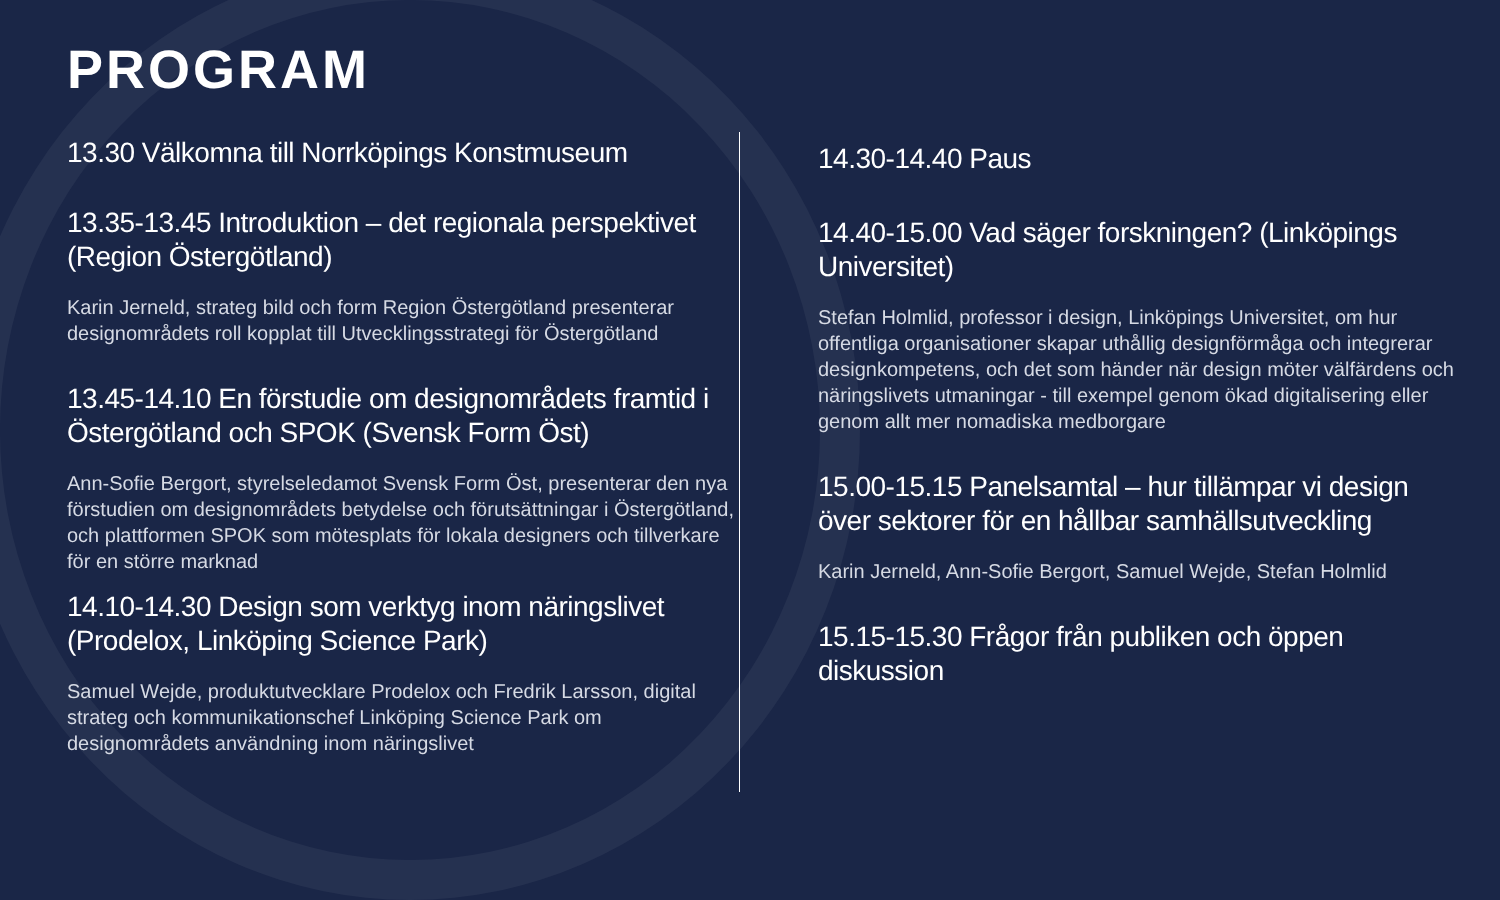PROGRAM
13.30 Välkomna till Norrköpings Konstmuseum
13.35-13.45 Introduktion – det regionala perspektivet (Region Östergötland)
Karin Jerneld, strateg bild och form Region Östergötland presenterar designområdets roll kopplat till Utvecklingsstrategi för Östergötland
13.45-14.10 En förstudie om designområdets framtid i Östergötland och SPOK (Svensk Form Öst)
Ann-Sofie Bergort, styrelseledamot Svensk Form Öst, presenterar den nya förstudien om designområdets betydelse och förutsättningar i Östergötland, och plattformen SPOK som mötesplats för lokala designers och tillverkare för en större marknad
14.10-14.30 Design som verktyg inom näringslivet (Prodelox, Linköping Science Park)
Samuel Wejde, produktutvecklare Prodelox och Fredrik Larsson, digital strateg och kommunikationschef Linköping Science Park om designområdets användning inom näringslivet
14.30-14.40 Paus
14.40-15.00 Vad säger forskningen? (Linköpings Universitet)
Stefan Holmlid, professor i design, Linköpings Universitet, om hur offentliga organisationer skapar uthållig designförmåga och integrerar designkompetens, och det som händer när design möter välfärdens och näringslivets utmaningar - till exempel genom ökad digitalisering eller genom allt mer nomadiska medborgare
15.00-15.15 Panelsamtal – hur tillämpar vi design över sektorer för en hållbar samhällsutveckling
Karin Jerneld, Ann-Sofie Bergort, Samuel Wejde, Stefan Holmlid
15.15-15.30 Frågor från publiken och öppen diskussion